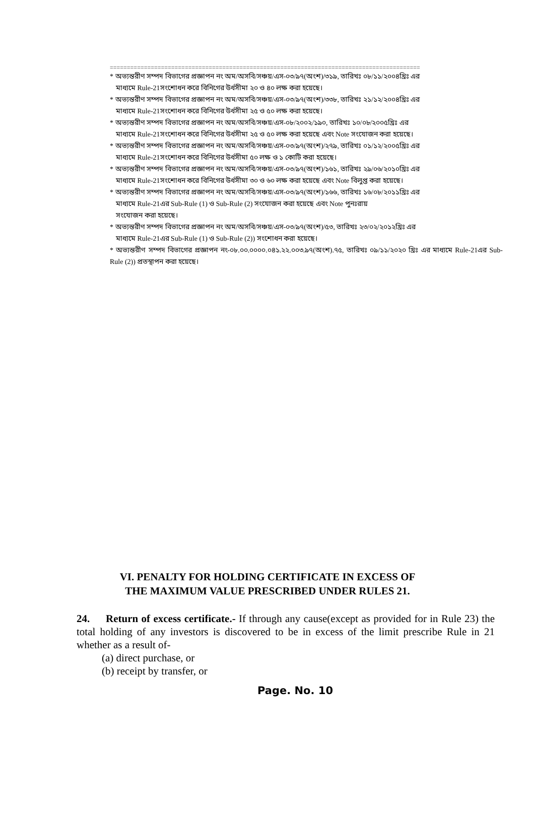===========================================================================================
* অভ্যন্তরীণ সম্পদ বিভাগের প্রজ্ঞাপন নং অম/অসবি/সঞ্চয়/এস-০৩/৯৭(অংশ)/৩১৯, তারিখঃ ০৮/১১/২০০৪খ্রিঃ এর
মাধ্যমে Rule-21সংশোধন করে বিনিগের উর্ধসীমা ২০ ও ৪০ লক্ষ করা হয়েছে।
* অভ্যন্তরীণ সম্পদ বিভাগের প্রজ্ঞাপন নং অম/অসবি/সঞ্চয়/এস-০৩/৯৭(অংশ)/৩৩৮, তারিখঃ ২১/১২/২০০৪খ্রিঃ এর
মাধ্যমে Rule-21সংশোধন করে বিনিগের উর্ধসীমা ২৫ ও ৫০ লক্ষ করা হয়েছে।
* অভ্যন্তরীণ সম্পদ বিভাগের প্রজ্ঞাপন নং অম/অসবি/সঞ্চয়/এস-০৮/২০০২/১৯০, তারিখঃ ১০/০৮/২০০৫খ্রিঃ এর
মাধ্যমে Rule-21সংশোধন করে বিনিগের উর্ধসীমা ২৫ ও ৫০ লক্ষ করা হয়েছে এবং Note সংযোজন করা হয়েছে।
* অভ্যন্তরীণ সম্পদ বিভাগের প্রজ্ঞাপন নং অম/অসবি/সঞ্চয়/এস-০৩/৯৭(অংশ)/২৭৯, তারিখঃ ০১/১২/২০০৫খ্রিঃ এর
মাধ্যমে Rule-21সংশোধন করে বিনিগের উর্ধসীমা ৫০ লক্ষ ও ১ কোটি করা হয়েছে।
* অভ্যন্তরীণ সম্পদ বিভাগের প্রজ্ঞাপন নং অম/অসবি/সঞ্চয়/এস-০৩/৯৭(অংশ)/১৬১, তারিখঃ ২৯/০৬/২০১০খ্রিঃ এর
মাধ্যমে Rule-21সংশোধন করে বিনিগের উর্ধসীমা ৩০ ও ৬০ লক্ষ করা হয়েছে এবং Note বিলুপ্ত করা হয়েছে।
* অভ্যন্তরীণ সম্পদ বিভাগের প্রজ্ঞাপন নং অম/অসবি/সঞ্চয়/এস-০৩/৯৭(অংশ)/১৬৬, তারিখঃ ১৬/০৮/২০১১খ্রিঃ এর
মাধ্যমে Rule-21এর Sub-Rule (1) ও Sub-Rule (2) সংযোজন করা হয়েছে এবং Note পুনঃরায়
সংযোজন করা হয়েছে।
* অভ্যন্তরীণ সম্পদ বিভাগের প্রজ্ঞাপন নং অম/অসবি/সঞ্চয়/এস-০৩/৯৭(অংশ)/৫৩, তারিখঃ ২৩/০২/২০১২খ্রিঃ এর
মাধ্যমে Rule-21এর Sub-Rule (1) ও Sub-Rule (2)) সংশোধন করা হয়েছে।
* অভ্যন্তরীণ সম্পদ বিভাগের প্রজ্ঞাপন নং-০৮.০০.০০০০.০৪১.২২.০০৩.৯৭(অংশ).৭৫, তারিখঃ ০৯/১১/২০২০ খ্রিঃ এর মাধ্যমে Rule-21এর Sub-Rule (2)) প্রতস্থাপন করা হয়েছে।
VI. PENALTY FOR HOLDING CERTIFICATE IN EXCESS OF
THE MAXIMUM VALUE PRESCRIBED UNDER RULES 21.
24. Return of excess certificate.- If through any cause(except as provided for in Rule 23) the total holding of any investors is discovered to be in excess of the limit prescribe Rule in 21 whether as a result of-
(a) direct purchase, or
(b) receipt by transfer, or
Page. No. 10